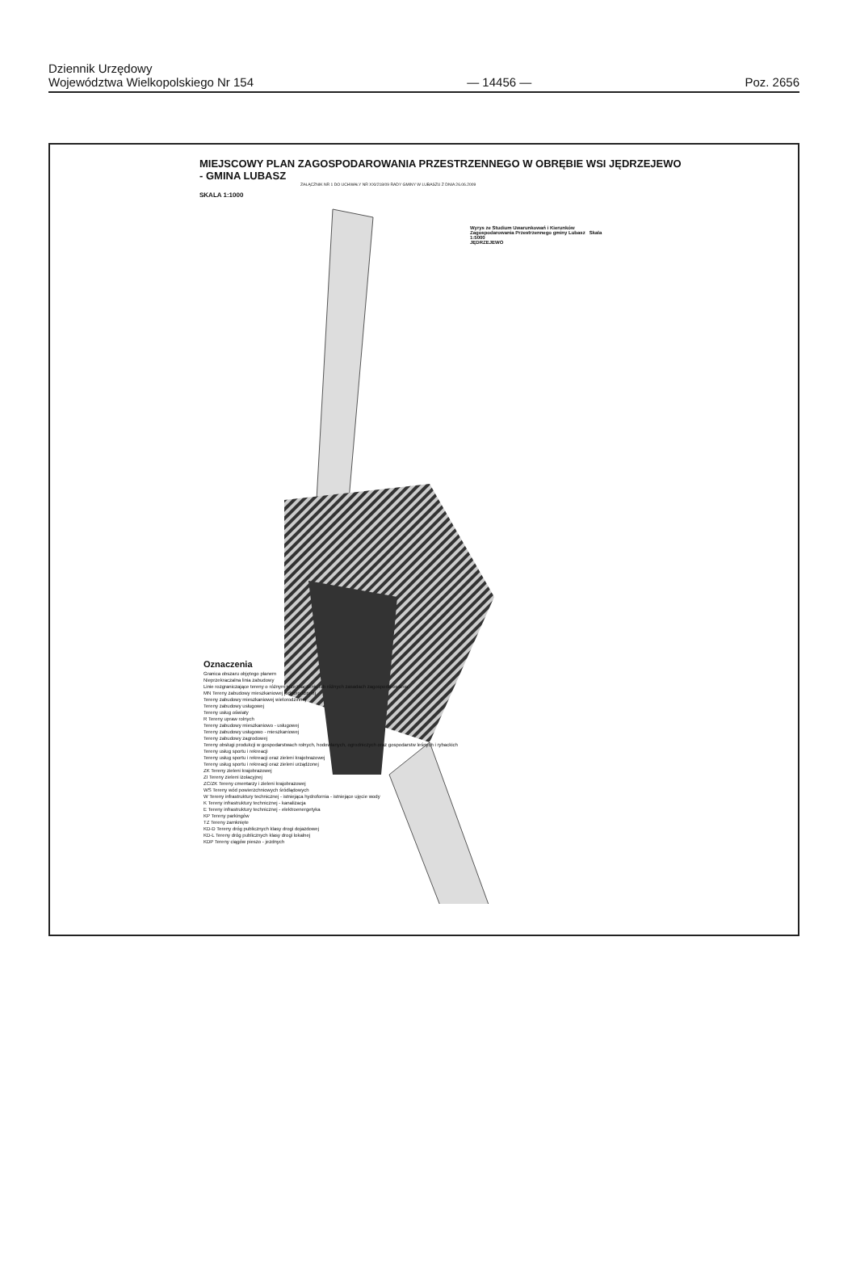Dziennik Urzędowy
Województwa Wielkopolskiego Nr 154
— 14456 —
Poz. 2656
MIEJSCOWY PLAN ZAGOSPODAROWANIA PRZESTRZENNEGO W OBRĘBIE WSI JĘDRZEJEWO
- GMINA LUBASZ
ZAŁĄCZNIK NR 1 DO UCHWAŁY NR XXI/218/09 RADY GMINY W LUBASZU Z DNIA 26.06.2009
SKALA 1:1000
Wyrys ze Studium Uwarunkowań i Kierunków Zagospodarowania Przestrzennego gminy Lubasz Skala 1:5000
JĘDRZEJEWO
Oznaczenia
Granica obszaru objętego planem
Nieprzekraczalna linia zabudowy
Linie rozgraniczające tereny o różnym przeznaczeniu lub różnych zasadach zagospodarowania
MN Tereny zabudowy mieszkaniowej jednorodzinnej
Tereny zabudowy mieszkaniowej wielorodzinnej
Tereny zabudowy usługowej
Tereny usług oświaty
R Tereny upraw rolnych
Tereny zabudowy mieszkaniowo - usługowej
Tereny zabudowy usługowo - mieszkaniowej
Tereny zabudowy zagrodowej
Tereny obsługi produkcji w gospodarstwach rolnych, hodowlanych, ogrodniczych oraz gospodarstw leśnych i rybackich
Tereny usług sportu i rekreacji
Tereny usług sportu i rekreacji oraz zieleni krajobrazowej
Tereny usług sportu i rekreacji oraz zieleni urządzonej
ZK Tereny zieleni krajobrazowej
ZI Tereny zieleni izolacyjnej
ZC/ZK Tereny cmentarzy i zieleni krajobrazowej
WS Tereny wód powierzchniowych śródlądowych
W Tereny infrastruktury technicznej - istniejąca hydrofornia - istniejące ujęcie wody
K Tereny infrastruktury technicznej - kanalizacja
E Tereny infrastruktury technicznej - elektroenergetyka
KP Tereny parkingów
TZ Tereny zamknięte
KD-D Tereny dróg publicznych klasy drogi dojazdowej
KD-L Tereny dróg publicznych klasy drogi lokalnej
KDP Tereny ciągów pieszo - jezdnych